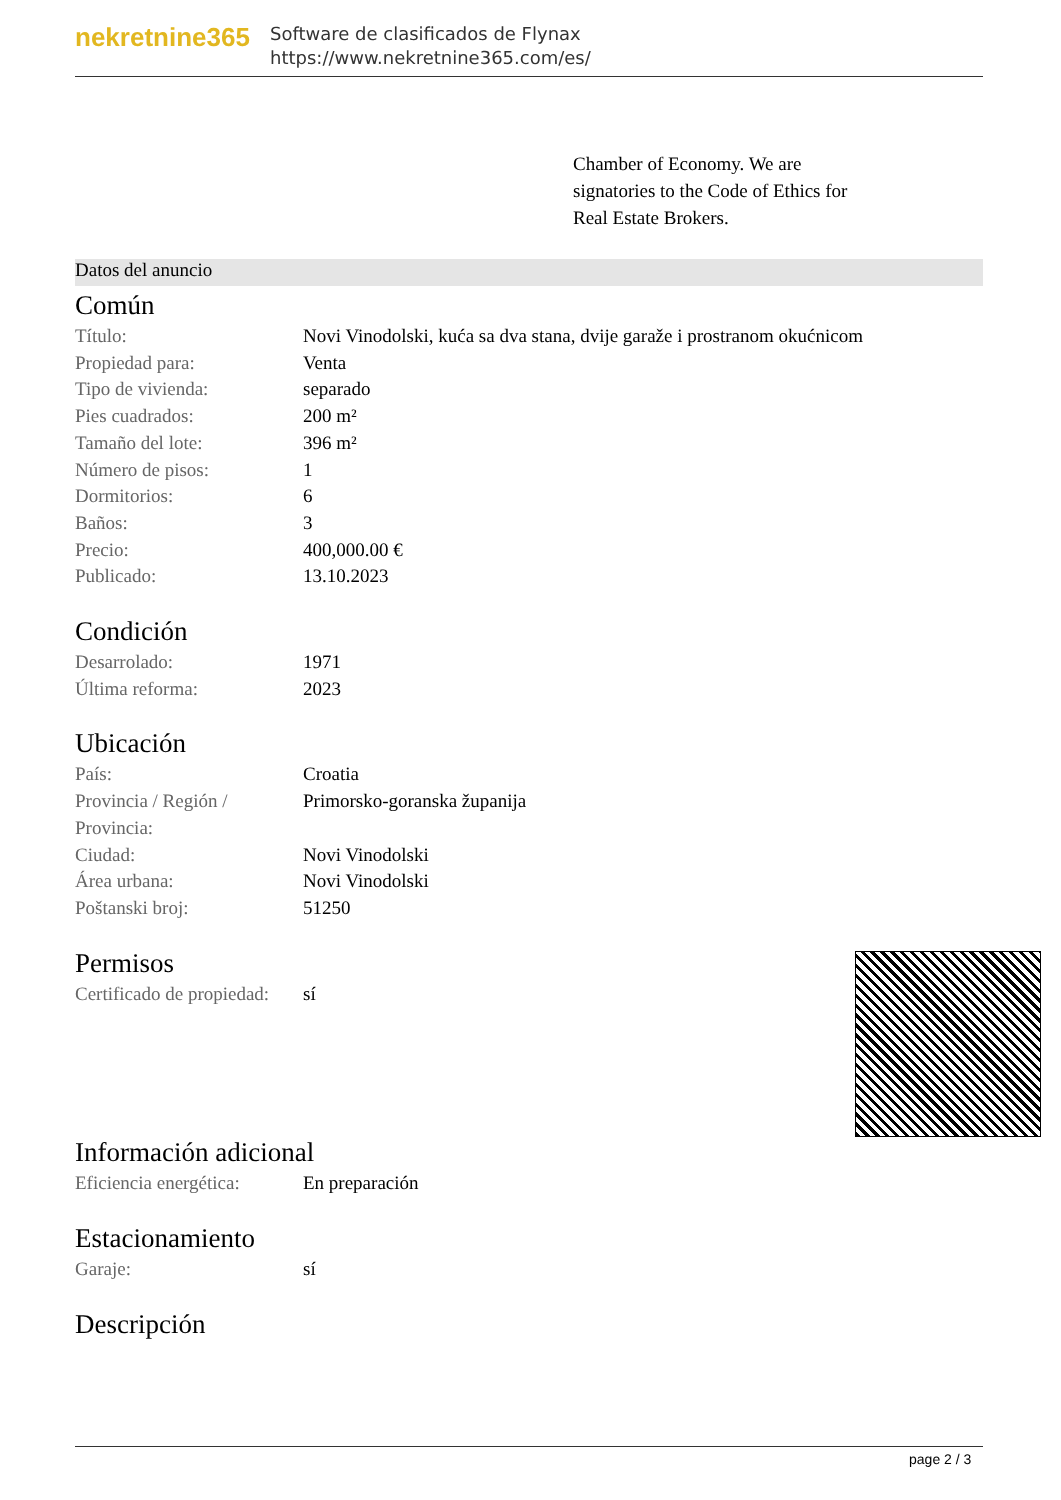nekretnine365
Software de clasificados de Flynax
https://www.nekretnine365.com/es/
Chamber of Economy. We are signatories to the Code of Ethics for Real Estate Brokers.
Datos del anuncio
Común
| Título: | Novi Vinodolski, kuća sa dva stana, dvije garaže i prostranom okućnicom |
| Propiedad para: | Venta |
| Tipo de vivienda: | separado |
| Pies cuadrados: | 200 m² |
| Tamaño del lote: | 396 m² |
| Número de pisos: | 1 |
| Dormitorios: | 6 |
| Baños: | 3 |
| Precio: | 400,000.00 € |
| Publicado: | 13.10.2023 |
Condición
| Desarrolado: | 1971 |
| Última reforma: | 2023 |
Ubicación
| País: | Croatia |
| Provincia / Región / Provincia: | Primorsko-goranska županija |
| Ciudad: | Novi Vinodolski |
| Área urbana: | Novi Vinodolski |
| Poštanski broj: | 51250 |
Permisos
| Certificado de propiedad: | sí |
Información adicional
| Eficiencia energética: | En preparación |
Estacionamiento
| Garaje: | sí |
Descripción
page 2 / 3